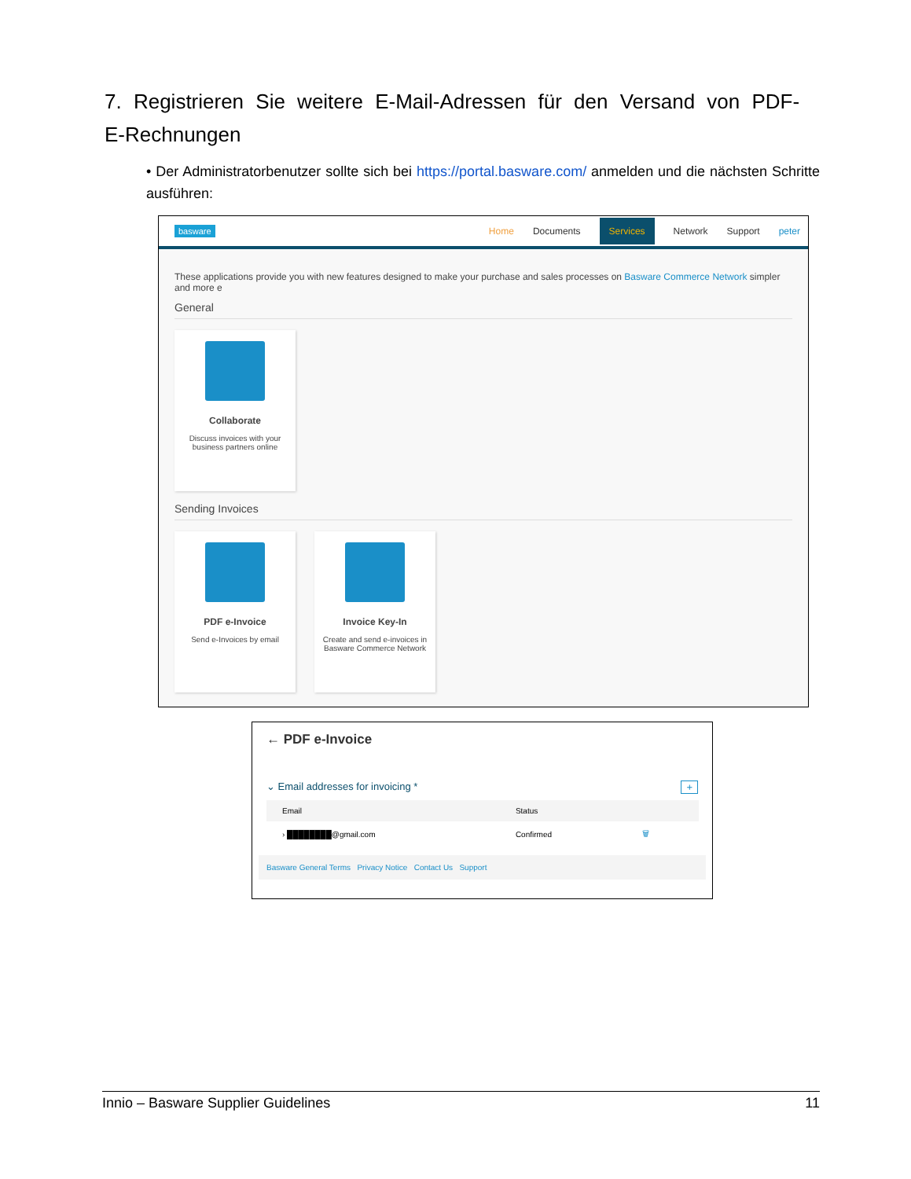7. Registrieren Sie weitere E-Mail-Adressen für den Versand von PDF-E-Rechnungen
• Der Administratorbenutzer sollte sich bei https://portal.basware.com/ anmelden und die nächsten Schritte ausführen:
basware Home Documents Services Network Support peter
These applications provide you with new features designed to make your purchase and sales processes on Basware Commerce Network simpler and more e
General
Collaborate
Discuss invoices with your business partners online
Sending Invoices
PDF e-Invoice
Send e-Invoices by email
Invoice Key-In
Create and send e-invoices in Basware Commerce Network
← PDF e-Invoice
⌄ Email addresses for invoicing * +
| Email | Status | |
| --- | --- | --- |
| › ████████@gmail.com | Confirmed | 🗑 |
Basware General Terms Privacy Notice Contact Us Support
Innio – Basware Supplier Guidelines 11